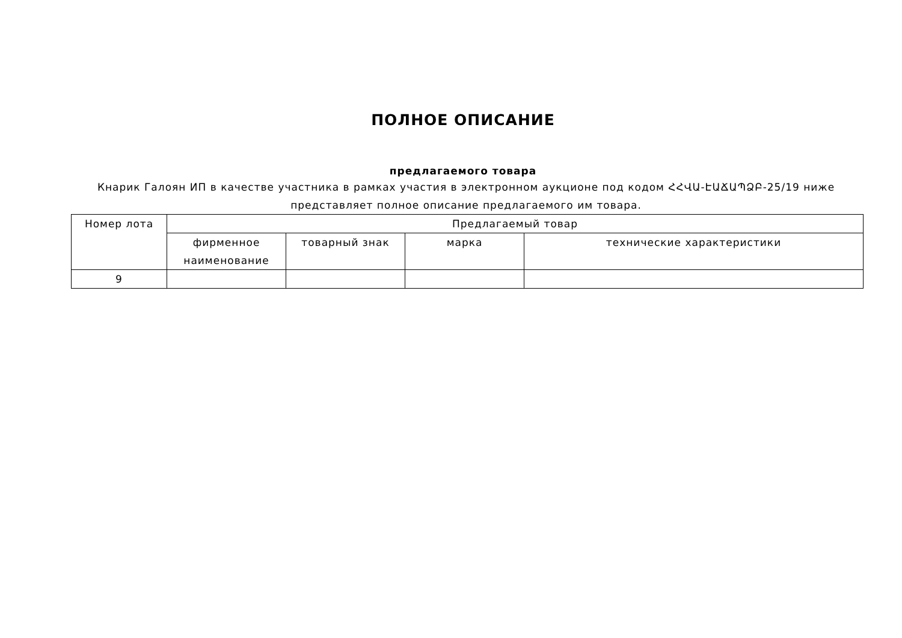ПОЛНОЕ ОПИСАНИЕ
предлагаемого товара
Кнарик Галоян ИП в качестве участника в рамках участия в электронном аукционе под кодом ՀՀՎԱ-ԷԱՃԱՊՁԲ-25/19 ниже представляет полное описание предлагаемого им товара.
| Номер лота | Предлагаемый товар | | | |
| --- | --- | --- | --- | --- |
| | фирменное наименование | товарный знак | марка | технические характеристики |
| 9 | | | | |